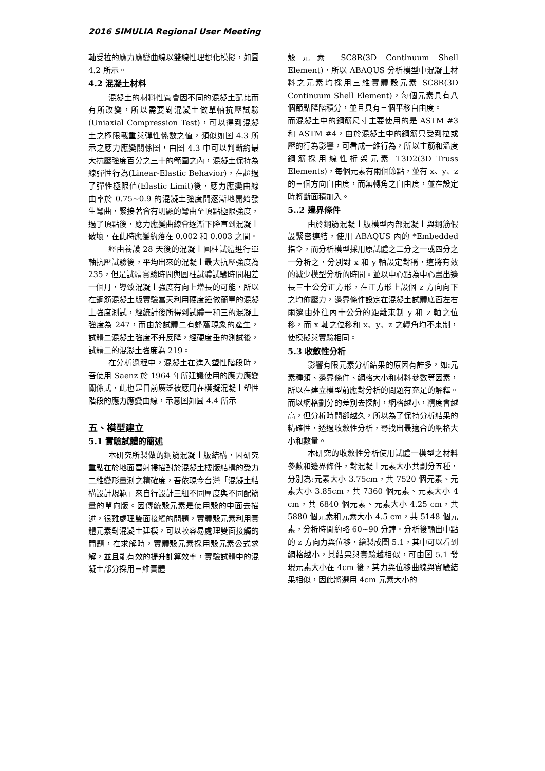2016 SIMULIA Regional User Meeting
軸受拉的應力應變曲線以雙線性理想化模擬，如圖 4.2 所示。
4.2 混凝土材料
混凝土的材料性質會因不同的混凝土配比而有所改變，所以需要對混凝土做單軸抗壓試驗(Uniaxial Compression Test)，可以得到混凝土之極限載重與彈性係數之值，類似如圖 4.3 所示之應力應變關係圖，由圖 4.3 中可以判斷約最大抗壓強度百分之三十的範圍之內，混凝土保持為線彈性行為(Linear-Elastic Behavior)，在超過了彈性極限值(Elastic Limit)後，應力應變曲線曲率於 0.75~0.9 的混凝土強度間逐漸地開始發生彎曲，緊接著會有明顯的彎曲至頂點極限強度，過了頂點後，應力應變曲線會逐漸下降直到混凝土破壞，在此時應變約落在 0.002 和 0.003 之間。
經由養護 28 天後的混凝土圓柱試體進行單軸抗壓試驗後，平均出來的混凝土最大抗壓強度為 235，但是試體實驗時間與圓柱試體試驗時間相差一個月，導致混凝土強度有向上增長的可能，所以在鋼筋混凝土版實驗當天利用硬度錘做簡單的混凝土強度測試，經統計後所得到試體一和三的混凝土強度為 247，而由於試體二有蜂窩現象的產生，試體二混凝土強度不升反降，經硬度垂的測試後，試體二的混凝土強度為 219。
在分析過程中，混凝土在進入塑性階段時，吾使用 Saenz 於 1964 年所建議使用的應力應變關係式，此也是目前廣泛被應用在模擬混凝土塑性階段的應力應變曲線，示意圖如圖 4.4 所示
五、模型建立
5.1 實驗試體的簡述
本研究所製做的鋼筋混凝土版結構，因研究重點在於地面雷射掃描對於混凝土樓版結構的受力二維變形量測之精確度，吾依現今台灣「混凝土結構設計規範」來自行設計三組不同厚度與不同配筋量的單向版。因傳統殼元素是使用殼的中面去描述，很難處理雙面接觸的問題，實體殼元素利用實體元素對混凝土建模，可以較容易處理雙面接觸的問題，在求解時，實體殼元素採用殼元素公式求解，並且能有效的提升計算效率，實驗試體中的混凝土部分採用三維實體
殼元素 SC8R(3D Continuum Shell Element)，所以 ABAQUS 分析模型中混凝土材料之元素均採用三維實體殼元素 SC8R(3D Continuum Shell Element)，每個元素具有八個節點降階積分，並且具有三個平移自由度。
而混凝土中的鋼筋尺寸主要使用的是 ASTM #3 和 ASTM #4，由於混凝土中的鋼筋只受到拉或壓的行為影響，可看成一維行為，所以主筋和溫度鋼筋採用線性桁架元素 T3D2(3D Truss Elements)，每個元素有兩個節點，並有 x、y、z 的三個方向自由度，而無轉角之自由度，並在設定時將斷面積加入。
5..2 邊界條件
由於鋼筋混凝土版模型內部混凝土與鋼筋假設緊密連結，使用 ABAQUS 內的 *Embedded 指令，而分析模型採用原試體之二分之一或四分之一分析之，分別對 x 和 y 軸設定對稱，這將有效的減少模型分析的時間。並以中心點為中心畫出邊長三十公分正方形，在正方形上設個 z 方向向下之均佈壓力，邊界條件設定在混凝土試體底面左右兩邊由外往內十公分的距離束制 y 和 z 軸之位移，而 x 軸之位移和 x、y、z 之轉角均不束制，使模擬與實驗相同。
5.3 收斂性分析
影響有限元素分析結果的原因有許多，如:元素種類、邊界條件、網格大小和材料參數等因素，所以在建立模型前應對分析的問題有充足的解釋。而以網格劃分的差別去探討，網格越小，精度會越高，但分析時間卻越久，所以為了保持分析結果的精確性，透過收斂性分析，尋找出最適合的網格大小和數量。
本研究的收斂性分析使用試體一模型之材料參數和邊界條件，對混凝土元素大小共劃分五種，分別為:元素大小 3.75cm，共 7520 個元素、元素大小 3.85cm，共 7360 個元素、元素大小 4 cm，共 6840 個元素、元素大小 4.25 cm，共 5880 個元素和元素大小 4.5 cm，共 5148 個元素，分析時間約略 60~90 分鐘。分析後輸出中點的 z 方向力與位移，繪製成圖 5.1，其中可以看到網格越小，其結果與實驗越相似，可由圖 5.1 發現元素大小在 4cm 後，其力與位移曲線與實驗結果相似，因此將選用 4cm 元素大小的